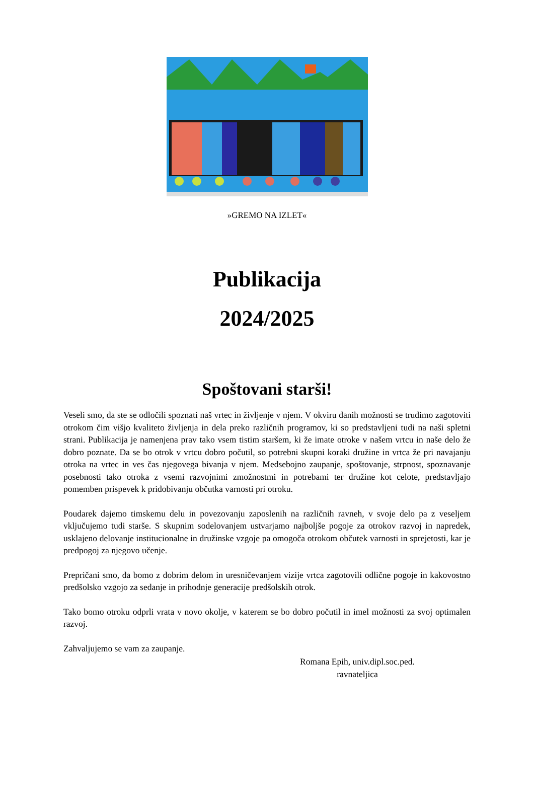»GREMO NA IZLET«
Publikacija
2024/2025
Spoštovani starši!
Veseli smo, da ste se odločili spoznati naš vrtec in življenje v njem. V okviru danih možnosti se trudimo zagotoviti otrokom čim višjo kvaliteto življenja in dela preko različnih programov, ki so predstavljeni tudi na naši spletni strani. Publikacija je namenjena prav tako vsem tistim staršem, ki že imate otroke v našem vrtcu in naše delo že dobro poznate. Da se bo otrok v vrtcu dobro počutil, so potrebni skupni koraki družine in vrtca že pri navajanju otroka na vrtec in ves čas njegovega bivanja v njem. Medsebojno zaupanje, spoštovanje, strpnost, spoznavanje posebnosti tako otroka z vsemi razvojnimi zmožnostmi in potrebami ter družine kot celote, predstavljajo pomemben prispevek k pridobivanju občutka varnosti pri otroku.
Poudarek dajemo timskemu delu in povezovanju zaposlenih na različnih ravneh, v svoje delo pa z veseljem vključujemo tudi starše. S skupnim sodelovanjem ustvarjamo najboljše pogoje za otrokov razvoj in napredek, usklajeno delovanje institucionalne in družinske vzgoje pa omogoča otrokom občutek varnosti in sprejetosti, kar je predpogoj za njegovo učenje.
Prepričani smo, da bomo z dobrim delom in uresničevanjem vizije vrtca zagotovili odlične pogoje in kakovostno predšolsko vzgojo za sedanje in prihodnje generacije predšolskih otrok.
Tako bomo otroku odprli vrata v novo okolje, v katerem se bo dobro počutil in imel možnosti za svoj optimalen razvoj.
Zahvaljujemo se vam za zaupanje.
Romana Epih, univ.dipl.soc.ped.
ravnateljica